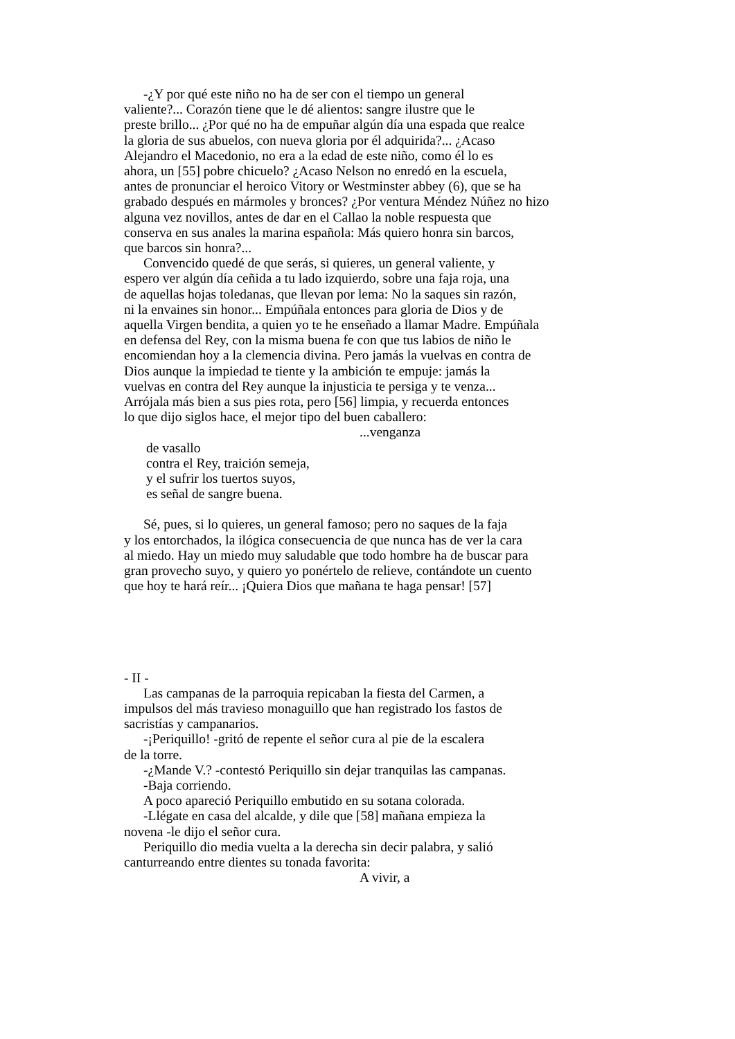-¿Y por qué este niño no ha de ser con el tiempo un general
valiente?... Corazón tiene que le dé alientos: sangre ilustre que le
preste brillo... ¿Por qué no ha de empuñar algún día una espada que realce
la gloria de sus abuelos, con nueva gloria por él adquirida?... ¿Acaso
Alejandro el Macedonio, no era a la edad de este niño, como él lo es
ahora, un [55] pobre chicuelo? ¿Acaso Nelson no enredó en la escuela,
antes de pronunciar el heroico Vitory or Westminster abbey (6), que se ha
grabado después en mármoles y bronces? ¿Por ventura Méndez Núñez no hizo
alguna vez novillos, antes de dar en el Callao la noble respuesta que
conserva en sus anales la marina española: Más quiero honra sin barcos,
que barcos sin honra?...
Convencido quedé de que serás, si quieres, un general valiente, y
espero ver algún día ceñida a tu lado izquierdo, sobre una faja roja, una
de aquellas hojas toledanas, que llevan por lema: No la saques sin razón,
ni la envaines sin honor... Empúñala entonces para gloria de Dios y de
aquella Virgen bendita, a quien yo te he enseñado a llamar Madre. Empúñala
en defensa del Rey, con la misma buena fe con que tus labios de niño le
encomiendan hoy a la clemencia divina. Pero jamás la vuelvas en contra de
Dios aunque la impiedad te tiente y la ambición te empuje: jamás la
vuelvas en contra del Rey aunque la injusticia te persiga y te venza...
Arrójala más bien a sus pies rota, pero [56] limpia, y recuerda entonces
lo que dijo siglos hace, el mejor tipo del buen caballero:
...venganza
de vasallo
contra el Rey, traición semeja,
y el sufrir los tuertos suyos,
es señal de sangre buena.
Sé, pues, si lo quieres, un general famoso; pero no saques de la faja
y los entorchados, la ilógica consecuencia de que nunca has de ver la cara
al miedo. Hay un miedo muy saludable que todo hombre ha de buscar para
gran provecho suyo, y quiero yo ponértelo de relieve, contándote un cuento
que hoy te hará reír... ¡Quiera Dios que mañana te haga pensar! [57]
- II -
Las campanas de la parroquia repicaban la fiesta del Carmen, a
impulsos del más travieso monaguillo que han registrado los fastos de
sacristías y campanarios.
-¡Periquillo! -gritó de repente el señor cura al pie de la escalera
de la torre.
-¿Mande V.? -contestó Periquillo sin dejar tranquilas las campanas.
-Baja corriendo.
A poco apareció Periquillo embutido en su sotana colorada.
-Llégate en casa del alcalde, y dile que [58] mañana empieza la
novena -le dijo el señor cura.
Periquillo dio media vuelta a la derecha sin decir palabra, y salió
canturreando entre dientes su tonada favorita:
A vivir, a